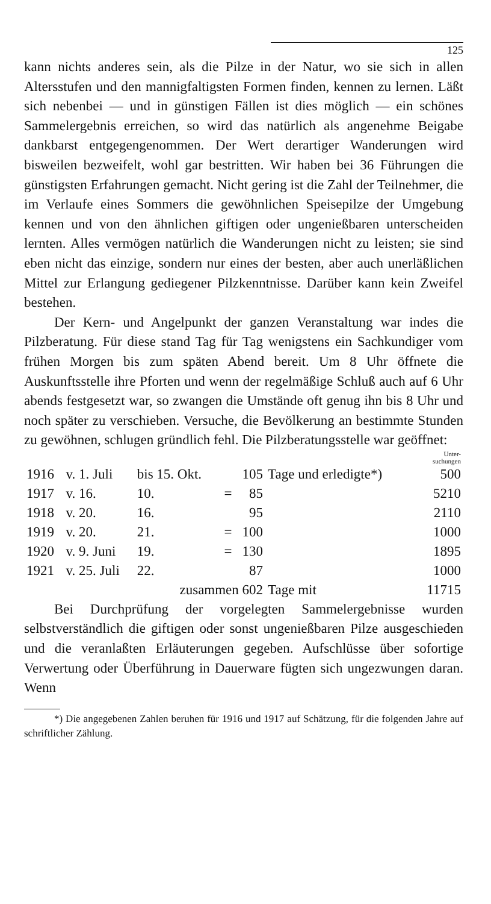125
kann nichts anderes sein, als die Pilze in der Natur, wo sie sich in allen Altersstufen und den mannigfaltigsten Formen finden, kennen zu lernen. Läßt sich nebenbei — und in günstigen Fällen ist dies möglich — ein schönes Sammelergebnis erreichen, so wird das natürlich als angenehme Beigabe dankbarst entgegengenommen. Der Wert derartiger Wanderungen wird bisweilen bezweifelt, wohl gar bestritten. Wir haben bei 36 Führungen die günstigsten Erfahrungen gemacht. Nicht gering ist die Zahl der Teilnehmer, die im Verlaufe eines Sommers die gewöhnlichen Speisepilze der Umgebung kennen und von den ähnlichen giftigen oder ungenießbaren unterscheiden lernten. Alles vermögen natürlich die Wanderungen nicht zu leisten; sie sind eben nicht das einzige, sondern nur eines der besten, aber auch unerläßlichen Mittel zur Erlangung gediegener Pilzkenntnisse. Darüber kann kein Zweifel bestehen.
Der Kern- und Angelpunkt der ganzen Veranstaltung war indes die Pilzberatung. Für diese stand Tag für Tag wenigstens ein Sachkundiger vom frühen Morgen bis zum späten Abend bereit. Um 8 Uhr öffnete die Auskunftsstelle ihre Pforten und wenn der regelmäßige Schluß auch auf 6 Uhr abends festgesetzt war, so zwangen die Umstände oft genug ihn bis 8 Uhr und noch später zu verschieben. Versuche, die Bevölkerung an bestimmte Stunden zu gewöhnen, schlugen gründlich fehl. Die Pilzberatungsstelle war geöffnet:
| | | | | | | | Unter- suchungen |
| 1916 | v. 1. Juli | bis 15. Okt. | | 105 | Tage und erledigte*) | | 500 |
| 1917 | v. 16. | 10. | = | 85 | | | 5210 |
| 1918 | v. 20. | 16. | | 95 | | | 2110 |
| 1919 | v. 20. | 21. | = | 100 | | | 1000 |
| 1920 | v. 9. Juni | 19. | = | 130 | | | 1895 |
| 1921 | v. 25. Juli | 22. | | 87 | | | 1000 |
| | | zusammen 602 | | | Tage mit | | 11715 |
Bei Durchprüfung der vorgelegten Sammelergebnisse wurden selbstverständlich die giftigen oder sonst ungenießbaren Pilze ausgeschieden und die veranlaßten Erläuterungen gegeben. Aufschlüsse über sofortige Verwertung oder Überführung in Dauerware fügten sich ungezwungen daran. Wenn
*) Die angegebenen Zahlen beruhen für 1916 und 1917 auf Schätzung, für die folgenden Jahre auf schriftlicher Zählung.